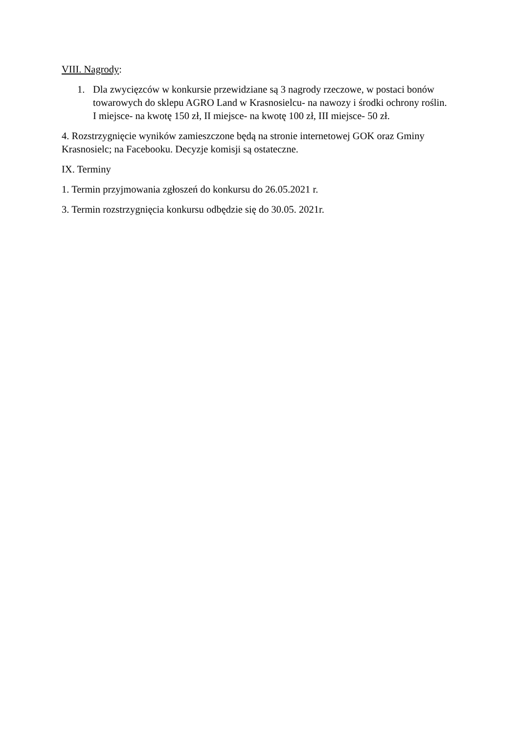VIII. Nagrody:
1. Dla zwycięzców w konkursie przewidziane są 3 nagrody rzeczowe, w postaci bonów towarowych do sklepu AGRO Land w Krasnosielcu- na nawozy i środki ochrony roślin.
I miejsce- na kwotę 150 zł, II miejsce- na kwotę 100 zł, III miejsce- 50 zł.
4. Rozstrzygnięcie wyników zamieszczone będą na stronie internetowej GOK oraz Gminy Krasnosielc; na Facebooku. Decyzje komisji są ostateczne.
IX. Terminy
1. Termin przyjmowania zgłoszeń do konkursu do 26.05.2021 r.
3. Termin rozstrzygnięcia konkursu odbędzie się do 30.05. 2021r.